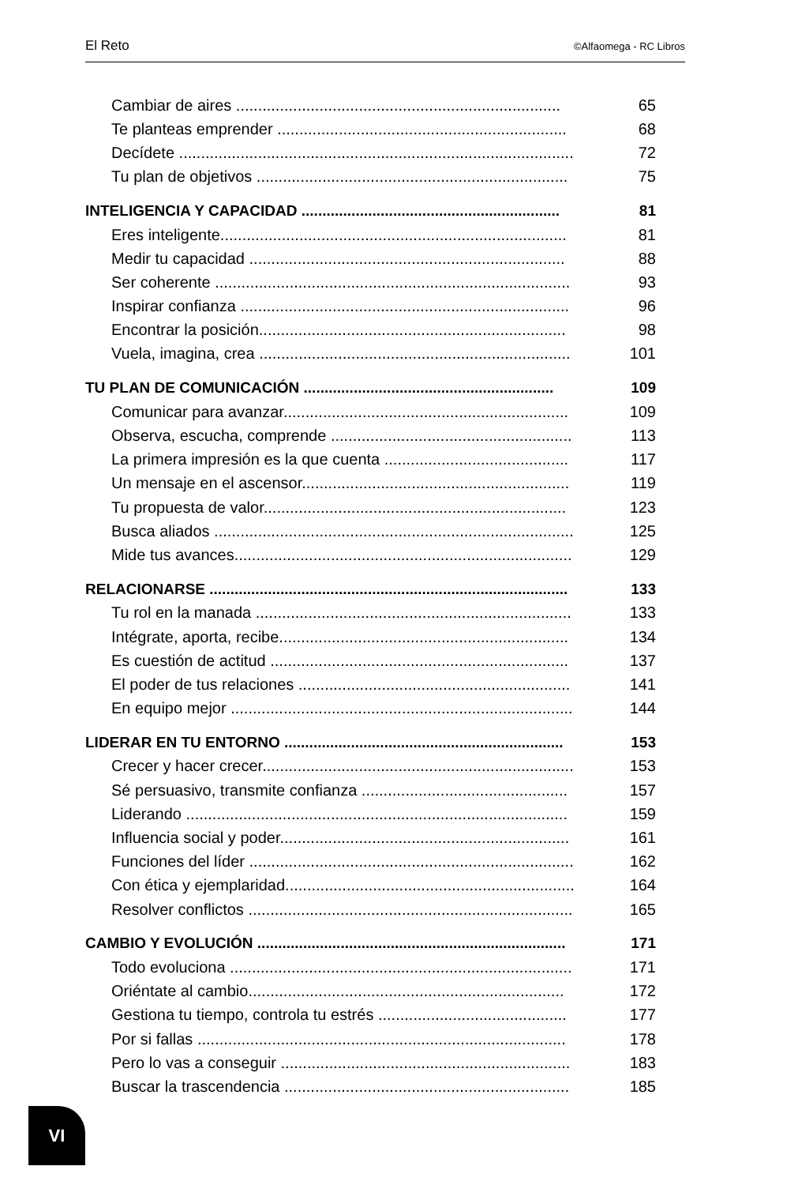El Reto ©Alfaomega - RC Libros
Cambiar de aires .......................................................................... 65
Te planteas emprender .................................................................. 68
Decídete .......................................................................................... 72
Tu plan de objetivos ....................................................................... 75
INTELIGENCIA Y CAPACIDAD .............................................................. 81
Eres inteligente............................................................................... 81
Medir tu capacidad ........................................................................ 88
Ser coherente ................................................................................. 93
Inspirar confianza ........................................................................... 96
Encontrar la posición...................................................................... 98
Vuela, imagina, crea ....................................................................... 101
TU PLAN DE COMUNICACIÓN ............................................................ 109
Comunicar para avanzar................................................................. 109
Observa, escucha, comprende ....................................................... 113
La primera impresión es la que cuenta .......................................... 117
Un mensaje en el ascensor............................................................. 119
Tu propuesta de valor..................................................................... 123
Busca aliados .................................................................................. 125
Mide tus avances............................................................................. 129
RELACIONARSE ...................................................................................... 133
Tu rol en la manada ........................................................................ 133
Intégrate, aporta, recibe.................................................................. 134
Es cuestión de actitud .................................................................... 137
El poder de tus relaciones .............................................................. 141
En equipo mejor .............................................................................. 144
LIDERAR EN TU ENTORNO ................................................................... 153
Crecer y hacer crecer....................................................................... 153
Sé persuasivo, transmite confianza ............................................... 157
Liderando ....................................................................................... 159
Influencia social y poder.................................................................. 161
Funciones del líder .......................................................................... 162
Con ética y ejemplaridad.................................................................. 164
Resolver conflictos .......................................................................... 165
CAMBIO Y EVOLUCIÓN .......................................................................... 171
Todo evoluciona .............................................................................. 171
Oriéntate al cambio........................................................................ 172
Gestiona tu tiempo, controla tu estrés ........................................... 177
Por si fallas .................................................................................... 178
Pero lo vas a conseguir .................................................................. 183
Buscar la trascendencia ................................................................. 185
VI